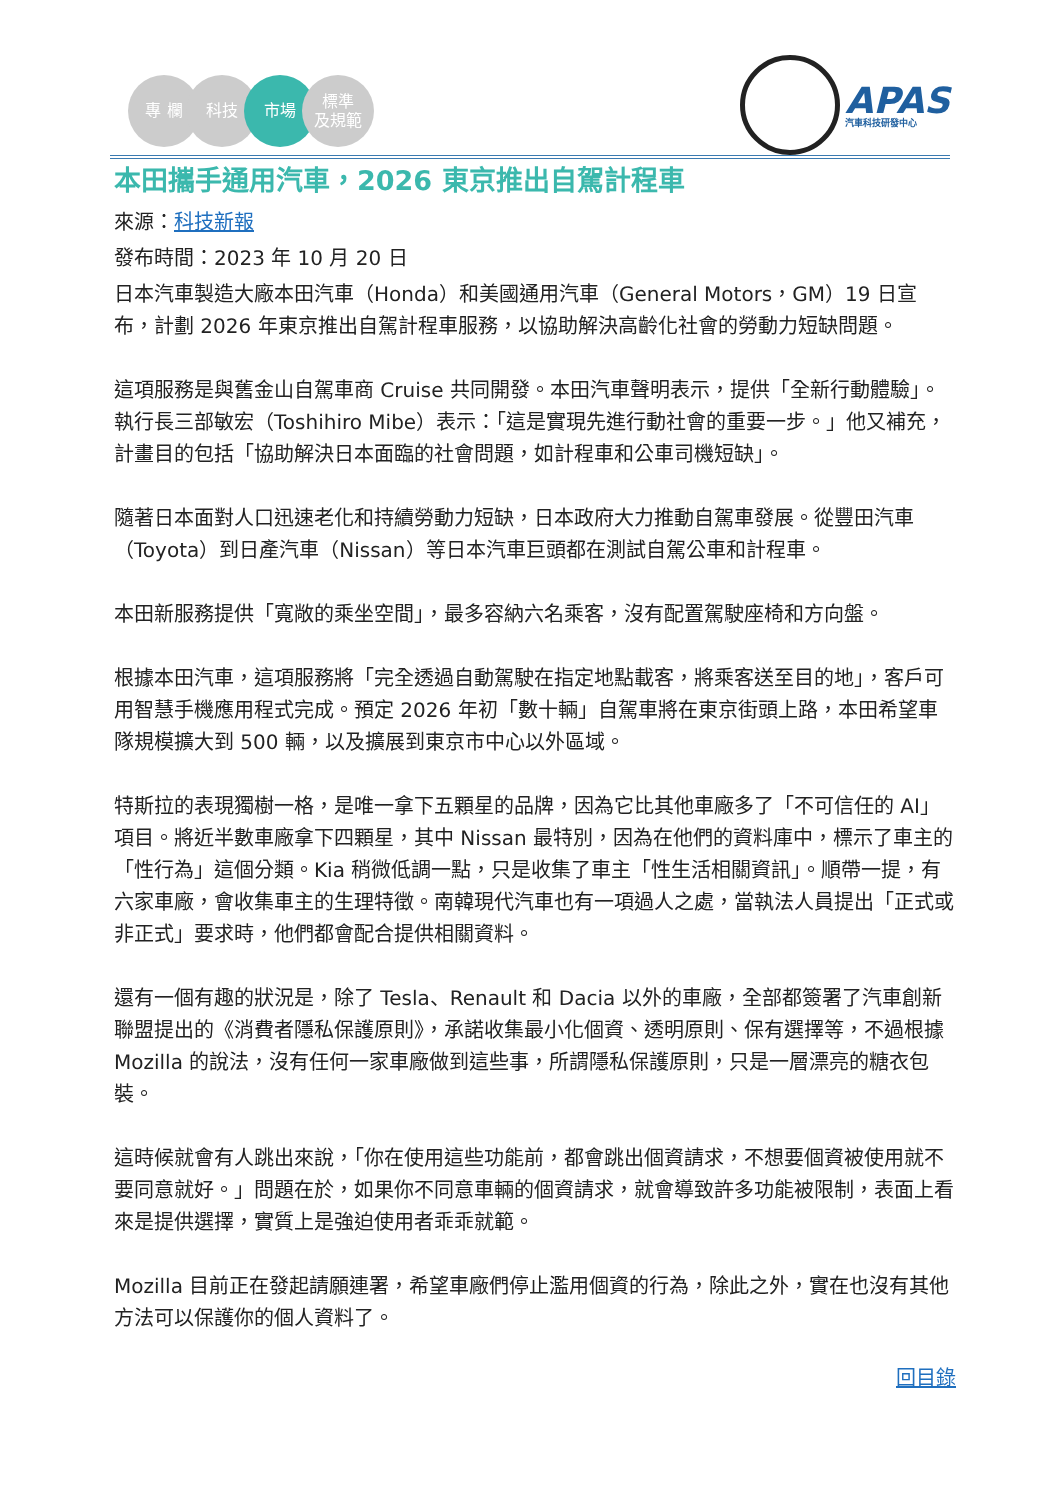專 欄 科技 市場 標準
及規範
APAS
汽車科技研發中心
本田攜手通用汽車，2026 東京推出自駕計程車
來源：科技新報
發布時間：2023 年 10 月 20 日
日本汽車製造大廠本田汽車（Honda）和美國通用汽車（General Motors，GM）19 日宣布，計劃 2026 年東京推出自駕計程車服務，以協助解決高齡化社會的勞動力短缺問題。
這項服務是與舊金山自駕車商 Cruise 共同開發。本田汽車聲明表示，提供「全新行動體驗」。執行長三部敏宏（Toshihiro Mibe）表示：「這是實現先進行動社會的重要一步。」他又補充，計畫目的包括「協助解決日本面臨的社會問題，如計程車和公車司機短缺」。
隨著日本面對人口迅速老化和持續勞動力短缺，日本政府大力推動自駕車發展。從豐田汽車（Toyota）到日產汽車（Nissan）等日本汽車巨頭都在測試自駕公車和計程車。
本田新服務提供「寬敞的乘坐空間」，最多容納六名乘客，沒有配置駕駛座椅和方向盤。
根據本田汽車，這項服務將「完全透過自動駕駛在指定地點載客，將乘客送至目的地」，客戶可用智慧手機應用程式完成。預定 2026 年初「數十輛」自駕車將在東京街頭上路，本田希望車隊規模擴大到 500 輛，以及擴展到東京市中心以外區域。
特斯拉的表現獨樹一格，是唯一拿下五顆星的品牌，因為它比其他車廠多了「不可信任的 AI」項目。將近半數車廠拿下四顆星，其中 Nissan 最特別，因為在他們的資料庫中，標示了車主的「性行為」這個分類。Kia 稍微低調一點，只是收集了車主「性生活相關資訊」。順帶一提，有六家車廠，會收集車主的生理特徵。南韓現代汽車也有一項過人之處，當執法人員提出「正式或非正式」要求時，他們都會配合提供相關資料。
還有一個有趣的狀況是，除了 Tesla、Renault 和 Dacia 以外的車廠，全部都簽署了汽車創新聯盟提出的《消費者隱私保護原則》，承諾收集最小化個資、透明原則、保有選擇等，不過根據 Mozilla 的說法，沒有任何一家車廠做到這些事，所謂隱私保護原則，只是一層漂亮的糖衣包裝。
這時候就會有人跳出來說，「你在使用這些功能前，都會跳出個資請求，不想要個資被使用就不要同意就好。」問題在於，如果你不同意車輛的個資請求，就會導致許多功能被限制，表面上看來是提供選擇，實質上是強迫使用者乖乖就範。
Mozilla 目前正在發起請願連署，希望車廠們停止濫用個資的行為，除此之外，實在也沒有其他方法可以保護你的個人資料了。
回目錄